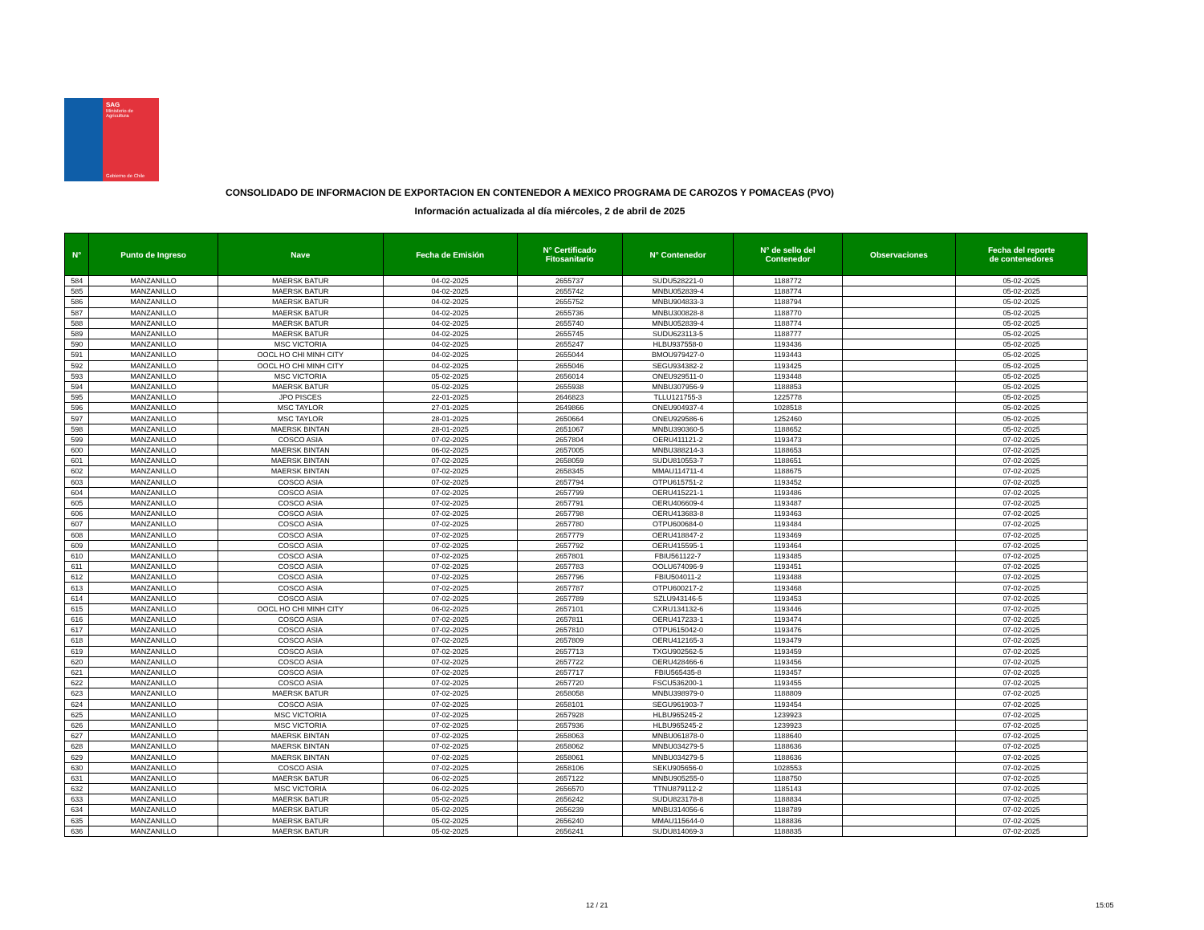SAG
Ministerio de
Agricultura
Gobierno de Chile
CONSOLIDADO DE INFORMACION DE EXPORTACION EN CONTENEDOR A MEXICO PROGRAMA DE CAROZOS Y POMACEAS (PVO)
Información actualizada al día miércoles, 2 de abril de 2025
| N° | Punto de Ingreso | Nave | Fecha de Emisión | N° Certificado Fitosanitario | N° Contenedor | N° de sello del Contenedor | Observaciones | Fecha del reporte de contenedores |
| --- | --- | --- | --- | --- | --- | --- | --- | --- |
| 584 | MANZANILLO | MAERSK BATUR | 04-02-2025 | 2655737 | SUDU528221-0 | 1188772 | | 05-02-2025 |
| 585 | MANZANILLO | MAERSK BATUR | 04-02-2025 | 2655742 | MNBU052839-4 | 1188774 | | 05-02-2025 |
| 586 | MANZANILLO | MAERSK BATUR | 04-02-2025 | 2655752 | MNBU904833-3 | 1188794 | | 05-02-2025 |
| 587 | MANZANILLO | MAERSK BATUR | 04-02-2025 | 2655736 | MNBU300828-8 | 1188770 | | 05-02-2025 |
| 588 | MANZANILLO | MAERSK BATUR | 04-02-2025 | 2655740 | MNBU052839-4 | 1188774 | | 05-02-2025 |
| 589 | MANZANILLO | MAERSK BATUR | 04-02-2025 | 2655745 | SUDU623113-5 | 1188777 | | 05-02-2025 |
| 590 | MANZANILLO | MSC VICTORIA | 04-02-2025 | 2655247 | HLBU937558-0 | 1193436 | | 05-02-2025 |
| 591 | MANZANILLO | OOCL HO CHI MINH CITY | 04-02-2025 | 2655044 | BMOU979427-0 | 1193443 | | 05-02-2025 |
| 592 | MANZANILLO | OOCL HO CHI MINH CITY | 04-02-2025 | 2655046 | SEGU934382-2 | 1193425 | | 05-02-2025 |
| 593 | MANZANILLO | MSC VICTORIA | 05-02-2025 | 2656014 | ONEU929511-0 | 1193448 | | 05-02-2025 |
| 594 | MANZANILLO | MAERSK BATUR | 05-02-2025 | 2655938 | MNBU307956-9 | 1188853 | | 05-02-2025 |
| 595 | MANZANILLO | JPO PISCES | 22-01-2025 | 2646823 | TLLU121755-3 | 1225778 | | 05-02-2025 |
| 596 | MANZANILLO | MSC TAYLOR | 27-01-2025 | 2649866 | ONEU904937-4 | 1028518 | | 05-02-2025 |
| 597 | MANZANILLO | MSC TAYLOR | 28-01-2025 | 2650664 | ONEU929586-6 | 1252460 | | 05-02-2025 |
| 598 | MANZANILLO | MAERSK BINTAN | 28-01-2025 | 2651067 | MNBU390360-5 | 1188652 | | 05-02-2025 |
| 599 | MANZANILLO | COSCO ASIA | 07-02-2025 | 2657804 | OERU411121-2 | 1193473 | | 07-02-2025 |
| 600 | MANZANILLO | MAERSK BINTAN | 06-02-2025 | 2657005 | MNBU388214-3 | 1188653 | | 07-02-2025 |
| 601 | MANZANILLO | MAERSK BINTAN | 07-02-2025 | 2658059 | SUDU810553-7 | 1188651 | | 07-02-2025 |
| 602 | MANZANILLO | MAERSK BINTAN | 07-02-2025 | 2658345 | MMAU114711-4 | 1188675 | | 07-02-2025 |
| 603 | MANZANILLO | COSCO ASIA | 07-02-2025 | 2657794 | OTPU615751-2 | 1193452 | | 07-02-2025 |
| 604 | MANZANILLO | COSCO ASIA | 07-02-2025 | 2657799 | OERU415221-1 | 1193486 | | 07-02-2025 |
| 605 | MANZANILLO | COSCO ASIA | 07-02-2025 | 2657791 | OERU406609-4 | 1193487 | | 07-02-2025 |
| 606 | MANZANILLO | COSCO ASIA | 07-02-2025 | 2657798 | OERU413683-8 | 1193463 | | 07-02-2025 |
| 607 | MANZANILLO | COSCO ASIA | 07-02-2025 | 2657780 | OTPU600684-0 | 1193484 | | 07-02-2025 |
| 608 | MANZANILLO | COSCO ASIA | 07-02-2025 | 2657779 | OERU418847-2 | 1193469 | | 07-02-2025 |
| 609 | MANZANILLO | COSCO ASIA | 07-02-2025 | 2657792 | OERU415595-1 | 1193464 | | 07-02-2025 |
| 610 | MANZANILLO | COSCO ASIA | 07-02-2025 | 2657801 | FBIU561122-7 | 1193485 | | 07-02-2025 |
| 611 | MANZANILLO | COSCO ASIA | 07-02-2025 | 2657783 | OOLU674096-9 | 1193451 | | 07-02-2025 |
| 612 | MANZANILLO | COSCO ASIA | 07-02-2025 | 2657796 | FBIU504011-2 | 1193488 | | 07-02-2025 |
| 613 | MANZANILLO | COSCO ASIA | 07-02-2025 | 2657787 | OTPU600217-2 | 1193468 | | 07-02-2025 |
| 614 | MANZANILLO | COSCO ASIA | 07-02-2025 | 2657789 | SZLU943146-5 | 1193453 | | 07-02-2025 |
| 615 | MANZANILLO | OOCL HO CHI MINH CITY | 06-02-2025 | 2657101 | CXRU134132-6 | 1193446 | | 07-02-2025 |
| 616 | MANZANILLO | COSCO ASIA | 07-02-2025 | 2657811 | OERU417233-1 | 1193474 | | 07-02-2025 |
| 617 | MANZANILLO | COSCO ASIA | 07-02-2025 | 2657810 | OTPU615042-0 | 1193476 | | 07-02-2025 |
| 618 | MANZANILLO | COSCO ASIA | 07-02-2025 | 2657809 | OERU412165-3 | 1193479 | | 07-02-2025 |
| 619 | MANZANILLO | COSCO ASIA | 07-02-2025 | 2657713 | TXGU902562-5 | 1193459 | | 07-02-2025 |
| 620 | MANZANILLO | COSCO ASIA | 07-02-2025 | 2657722 | OERU428466-6 | 1193456 | | 07-02-2025 |
| 621 | MANZANILLO | COSCO ASIA | 07-02-2025 | 2657717 | FBIU565435-8 | 1193457 | | 07-02-2025 |
| 622 | MANZANILLO | COSCO ASIA | 07-02-2025 | 2657720 | FSCU536200-1 | 1193455 | | 07-02-2025 |
| 623 | MANZANILLO | MAERSK BATUR | 07-02-2025 | 2658058 | MNBU398979-0 | 1188809 | | 07-02-2025 |
| 624 | MANZANILLO | COSCO ASIA | 07-02-2025 | 2658101 | SEGU961903-7 | 1193454 | | 07-02-2025 |
| 625 | MANZANILLO | MSC VICTORIA | 07-02-2025 | 2657928 | HLBU965245-2 | 1239923 | | 07-02-2025 |
| 626 | MANZANILLO | MSC VICTORIA | 07-02-2025 | 2657936 | HLBU965245-2 | 1239923 | | 07-02-2025 |
| 627 | MANZANILLO | MAERSK BINTAN | 07-02-2025 | 2658063 | MNBU061878-0 | 1188640 | | 07-02-2025 |
| 628 | MANZANILLO | MAERSK BINTAN | 07-02-2025 | 2658062 | MNBU034279-5 | 1188636 | | 07-02-2025 |
| 629 | MANZANILLO | MAERSK BINTAN | 07-02-2025 | 2658061 | MNBU034279-5 | 1188636 | | 07-02-2025 |
| 630 | MANZANILLO | COSCO ASIA | 07-02-2025 | 2658106 | SEKU905656-0 | 1028553 | | 07-02-2025 |
| 631 | MANZANILLO | MAERSK BATUR | 06-02-2025 | 2657122 | MNBU905255-0 | 1188750 | | 07-02-2025 |
| 632 | MANZANILLO | MSC VICTORIA | 06-02-2025 | 2656570 | TTNU879112-2 | 1185143 | | 07-02-2025 |
| 633 | MANZANILLO | MAERSK BATUR | 05-02-2025 | 2656242 | SUDU823178-8 | 1188834 | | 07-02-2025 |
| 634 | MANZANILLO | MAERSK BATUR | 05-02-2025 | 2656239 | MNBU314056-6 | 1188789 | | 07-02-2025 |
| 635 | MANZANILLO | MAERSK BATUR | 05-02-2025 | 2656240 | MMAU115644-0 | 1188836 | | 07-02-2025 |
| 636 | MANZANILLO | MAERSK BATUR | 05-02-2025 | 2656241 | SUDU814069-3 | 1188835 | | 07-02-2025 |
12 / 21 15:05